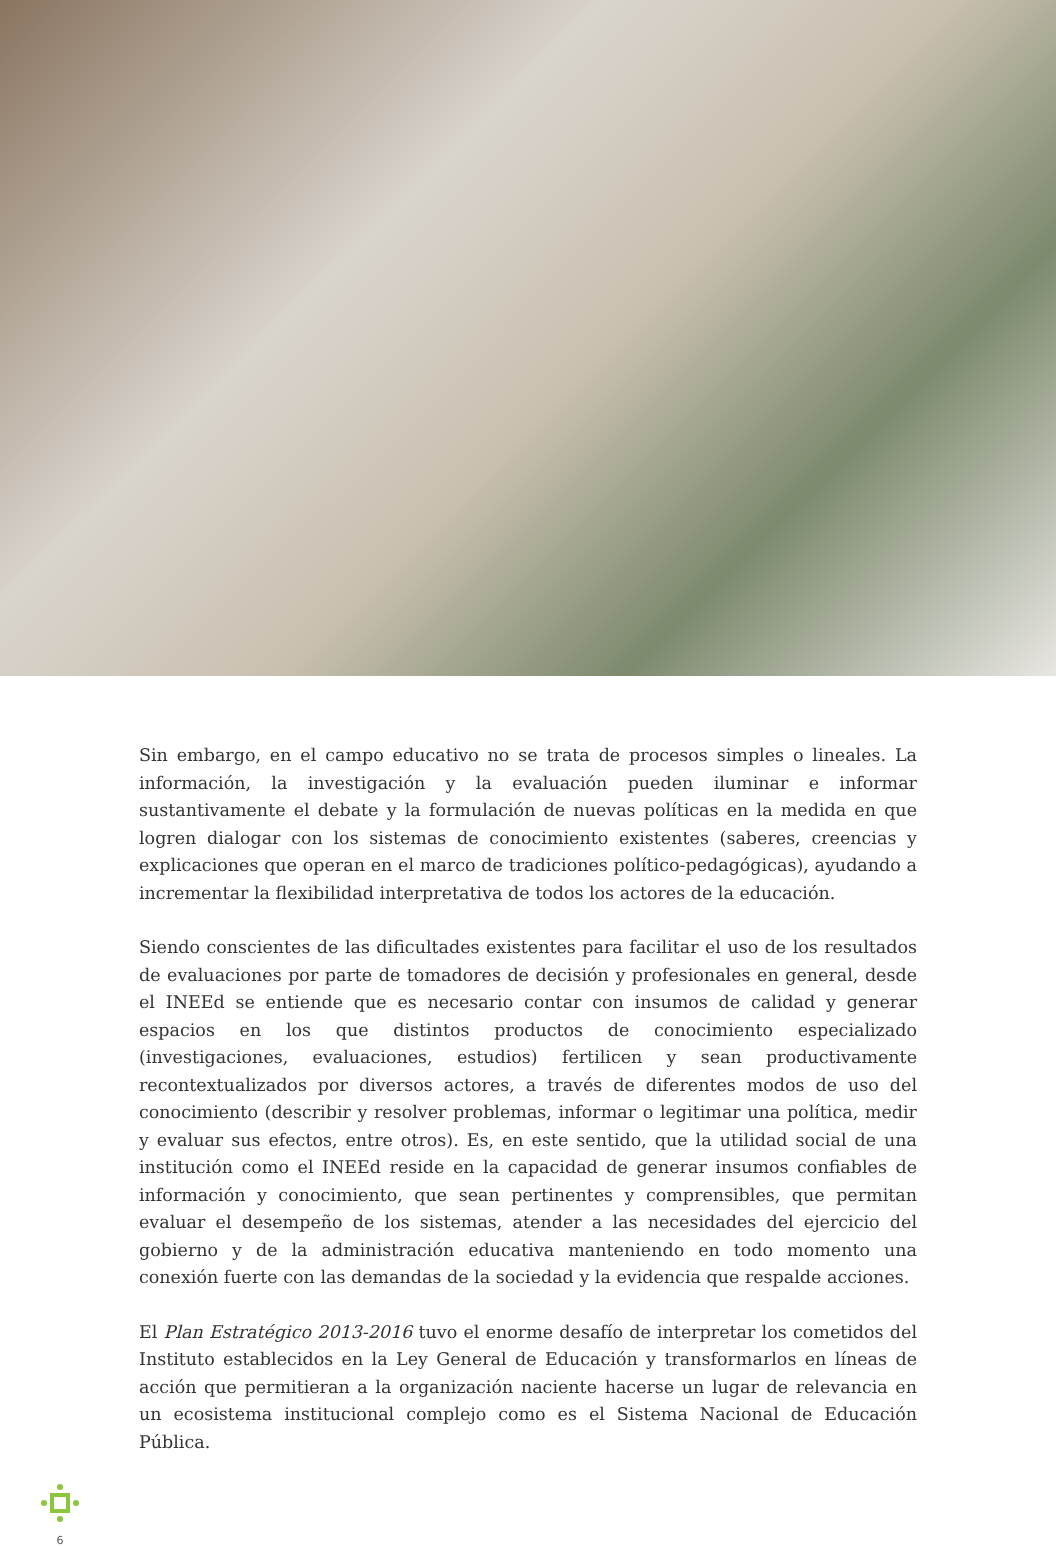Sin embargo, en el campo educativo no se trata de procesos simples o lineales. La información, la investigación y la evaluación pueden iluminar e informar sustantivamente el debate y la formulación de nuevas políticas en la medida en que logren dialogar con los sistemas de conocimiento existentes (saberes, creencias y explicaciones que operan en el marco de tradiciones político-pedagógicas), ayudando a incrementar la flexibilidad interpretativa de todos los actores de la educación.
Siendo conscientes de las dificultades existentes para facilitar el uso de los resultados de evaluaciones por parte de tomadores de decisión y profesionales en general, desde el INEEd se entiende que es necesario contar con insumos de calidad y generar espacios en los que distintos productos de conocimiento especializado (investigaciones, evaluaciones, estudios) fertilicen y sean productivamente recontextualizados por diversos actores, a través de diferentes modos de uso del conocimiento (describir y resolver problemas, informar o legitimar una política, medir y evaluar sus efectos, entre otros). Es, en este sentido, que la utilidad social de una institución como el INEEd reside en la capacidad de generar insumos confiables de información y conocimiento, que sean pertinentes y comprensibles, que permitan evaluar el desempeño de los sistemas, atender a las necesidades del ejercicio del gobierno y de la administración educativa manteniendo en todo momento una conexión fuerte con las demandas de la sociedad y la evidencia que respalde acciones.
El Plan Estratégico 2013-2016 tuvo el enorme desafío de interpretar los cometidos del Instituto establecidos en la Ley General de Educación y transformarlos en líneas de acción que permitieran a la organización naciente hacerse un lugar de relevancia en un ecosistema institucional complejo como es el Sistema Nacional de Educación Pública.
6